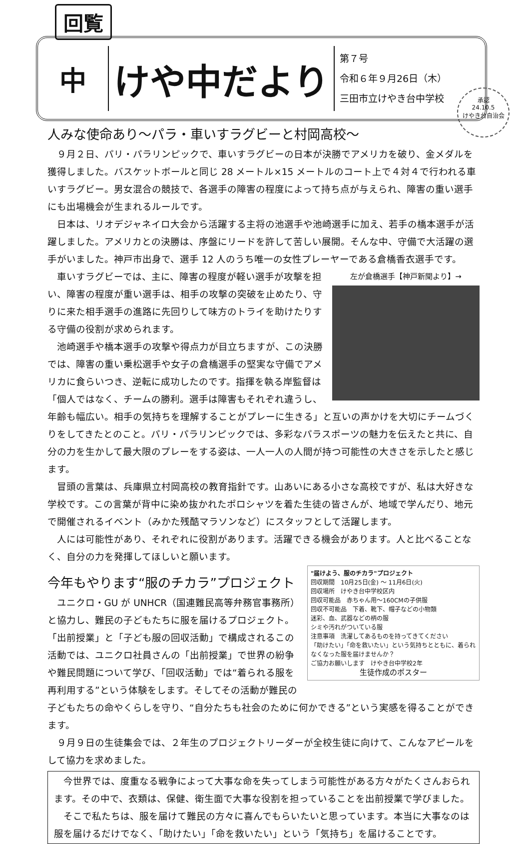回覧
中
けや中だより
第７号
令和６年９月26日（木）
三田市立けやき台中学校
承認
24.10.5
けやき台自治会
人みな使命あり～パラ・車いすラグビーと村岡高校～
９月２日、パリ・パラリンピックで、車いすラグビーの日本が決勝でアメリカを破り、金メダルを獲得しました。バスケットボールと同じ 28 メートル×15 メートルのコート上で４対４で行われる車いすラグビー。男女混合の競技で、各選手の障害の程度によって持ち点が与えられ、障害の重い選手にも出場機会が生まれるルールです。
日本は、リオデジャネイロ大会から活躍する主将の池選手や池崎選手に加え、若手の橋本選手が活躍しました。アメリカとの決勝は、序盤にリードを許して苦しい展開。そんな中、守備で大活躍の選手がいました。神戸市出身で、選手 12 人のうち唯一の女性プレーヤーである倉橋香衣選手です。
左が倉橋選手【神戸新聞より】→
車いすラグビーでは、主に、障害の程度が軽い選手が攻撃を担い、障害の程度が重い選手は、相手の攻撃の突破を止めたり、守りに来た相手選手の進路に先回りして味方のトライを助けたりする守備の役割が求められます。
池崎選手や橋本選手の攻撃や得点力が目立ちますが、この決勝では、障害の重い乗松選手や女子の倉橋選手の堅実な守備でアメリカに食らいつき、逆転に成功したのです。指揮を執る岸監督は「個人ではなく、チームの勝利。選手は障害もそれぞれ違うし、年齢も幅広い。相手の気持ちを理解することがプレーに生きる」と互いの声かけを大切にチームづくりをしてきたとのこと。パリ・パラリンピックでは、多彩なパラスポーツの魅力を伝えたと共に、自分の力を生かして最大限のプレーをする姿は、一人一人の人間が持つ可能性の大きさを示したと感じます。
冒頭の言葉は、兵庫県立村岡高校の教育指針です。山あいにある小さな高校ですが、私は大好きな学校です。この言葉が背中に染め抜かれたポロシャツを着た生徒の皆さんが、地域で学んだり、地元で開催されるイベント（みかた残酷マラソンなど）にスタッフとして活躍します。
人には可能性があり、それぞれに役割があります。活躍できる機会があります。人と比べることなく、自分の力を発揮してほしいと願います。
"届けよう、服のチカラ"プロジェクト
回収期間　10月25日(金) ～ 11月6日(火)
回収場所　けやき台中学校区内
回収可能品　赤ちゃん用～160CMの子供服
回収不可能品　下着、靴下、帽子などの小物類
迷彩、血、武器などの柄の服
シミや汚れがついている服
注意事項　洗濯してあるものを持ってきてください
「助けたい」「命を救いたい」という気持ちとともに、着られなくなった服を届けませんか？
ご協力お願いします　けやき台中学校2年
生徒作成のポスター
今年もやります“服のチカラ”プロジェクト
ユニクロ・GU が UNHCR（国連難民高等弁務官事務所）と協力し、難民の子どもたちに服を届けるプロジェクト。「出前授業」と「子ども服の回収活動」で構成されるこの活動では、ユニクロ社員さんの「出前授業」で世界の紛争や難民問題について学び、「回収活動」では“着られる服を再利用する”という体験をします。そしてその活動が難民の子どもたちの命やくらしを守り、“自分たちも社会のために何かできる”という実感を得ることができます。
９月９日の生徒集会では、２年生のプロジェクトリーダーが全校生徒に向けて、こんなアピールをして協力を求めました。
今世界では、度重なる戦争によって大事な命を失ってしまう可能性がある方々がたくさんおられます。その中で、衣類は、保健、衛生面で大事な役割を担っていることを出前授業で学びました。
そこで私たちは、服を届けて難民の方々に喜んでもらいたいと思っています。本当に大事なのは服を届けるだけでなく、「助けたい」「命を救いたい」という「気持ち」を届けることです。